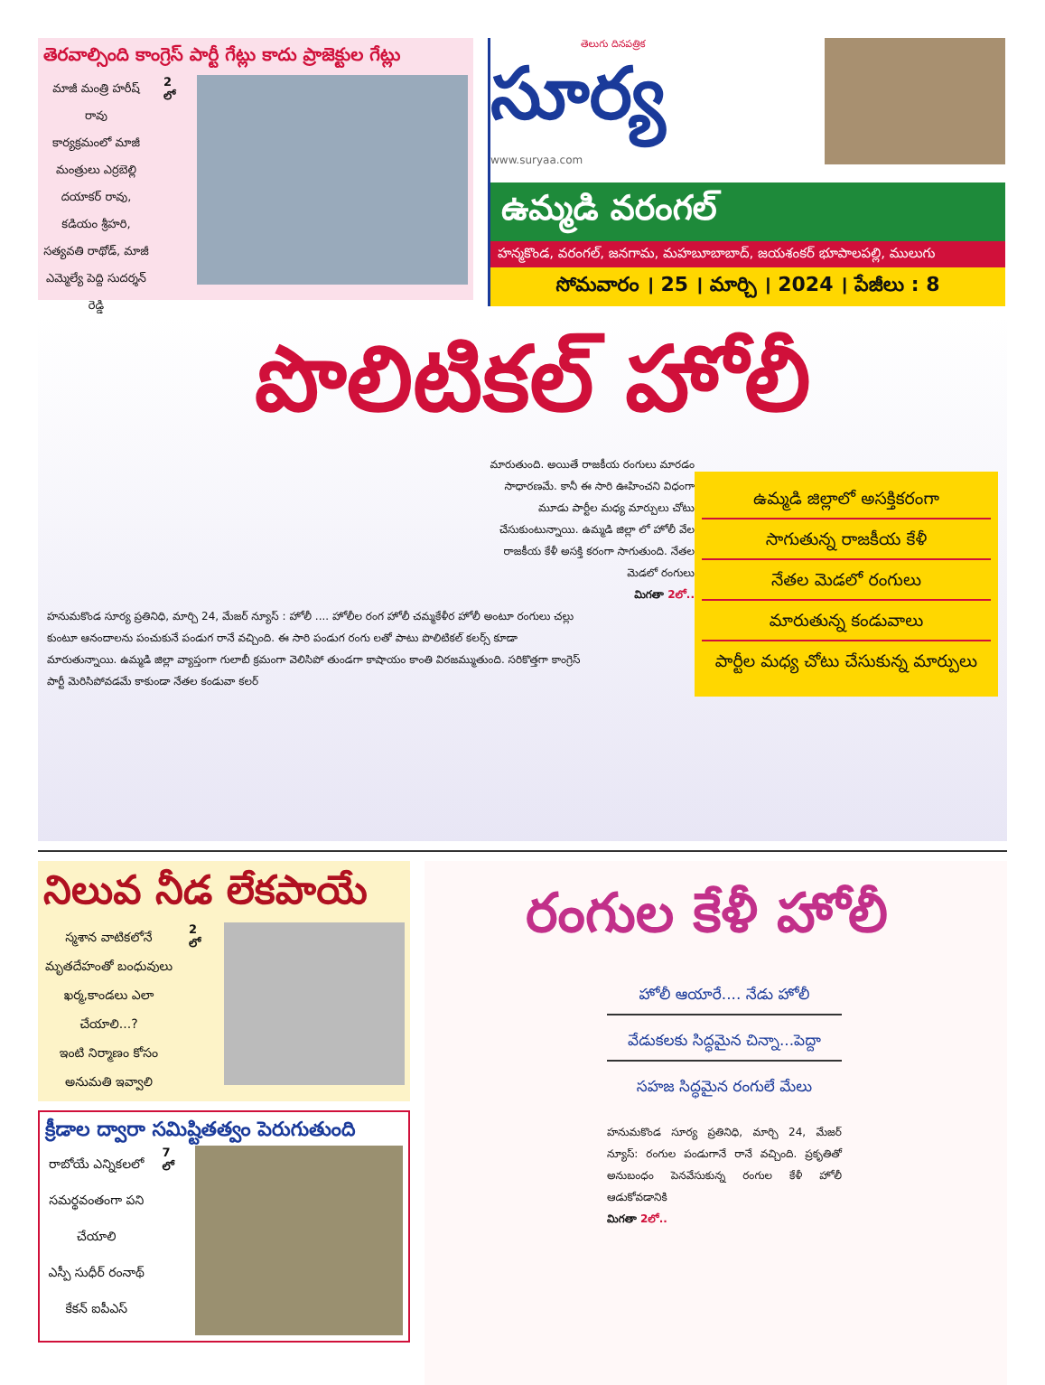తెరవాల్సింది కాంగ్రెస్ పార్టీ గేట్లు కాదు ప్రాజెక్టుల గేట్లు
మాజీ మంత్రి హరీష్ రావు
కార్యక్రమంలో మాజీ మంత్రులు ఎర్రబెల్లి దయాకర్ రావు, కడియం శ్రీహరి, సత్యవతి రాథోడ్, మాజీ ఎమ్మెల్యే పెద్ది సుదర్శన్ రెడ్డి
2 లో
తెలుగు దినపత్రిక
సూర్య
www.suryaa.com
ఉమ్మడి వరంగల్
హన్మకొండ, వరంగల్, జనగామ, మహబూబాబాద్, జయశంకర్ భూపాలపల్లి, ములుగు
సోమవారం । 25 । మార్చి । 2024 । పేజీలు : 8
పొలిటికల్ హోలీ
ఉమ్మడి జిల్లాలో అసక్తికరంగా
సాగుతున్న రాజకీయ కేళీ
నేతల మెడలో రంగులు
మారుతున్న కండువాలు
పార్టీల మధ్య చోటు చేసుకున్న మార్పులు
మారుతుంది. అయితే రాజకీయ రంగులు మారడం సాధారణమే. కానీ ఈ సారి ఊహించని విధంగా మూడు పార్టీల మధ్య మార్పులు చోటు చేసుకుంటున్నాయి. ఉమ్మడి జిల్లా లో హోలీ వేల రాజకీయ కేళీ అసక్తి కరంగా సాగుతుంది. నేతల మెడలో రంగులు
మిగతా 2లో..
హనుమకొండ సూర్య ప్రతినిధి, మార్చి 24, మేజర్ న్యూస్ : హోలీ .... హోలీల రంగ హోలీ చమ్మకేళీర హోలీ అంటూ రంగులు చల్లు కుంటూ ఆనందాలను పంచుకునే పండుగ రానే వచ్చింది. ఈ సారి పండుగ రంగు లతో పాటు పొలిటికల్ కలర్స్ కూడా మారుతున్నాయి. ఉమ్మడి జిల్లా వ్యాప్తంగా గులాబీ క్రమంగా వెలిసిపో తుండగా కాషాయం కాంతి విరజమ్ముతుంది. సరికొత్తగా కాంగ్రెస్ పార్టీ మెరిసిపోవడమే కాకుండా నేతల కండువా కలర్
నిలువ నీడ లేకపాయే
స్మశాన వాటికలోనే మృతదేహంతో బంధువులు
ఖర్మ,కాండలు ఎలా చేయాలి...?
ఇంటి నిర్మాణం కోసం అనుమతి ఇవ్వాలి
2 లో
క్రీడాల ద్వారా సమిష్టితత్వం పెరుగుతుంది
రాబోయే ఎన్నికలలో సమర్థవంతంగా పని చేయాలి
ఎస్పీ సుధీర్ రంనాథ్ కేకన్ ఐపీఎస్
7 లో
రంగుల కేళీ హోలీ
హోలీ ఆయారే.... నేడు హోలీ
వేడుకలకు సిద్ధమైన చిన్నా...పెద్దా
సహజ సిద్ధమైన రంగులే మేలు
హనుమకొండ సూర్య ప్రతినిధి, మార్చి 24, మేజర్ న్యూస్: రంగుల పండుగానే రానే వచ్చింది. ప్రకృతితో అనుబంధం పెనవేసుకున్న రంగుల కేళీ హోలీ ఆడుకోవడానికి
మిగతా 2లో..